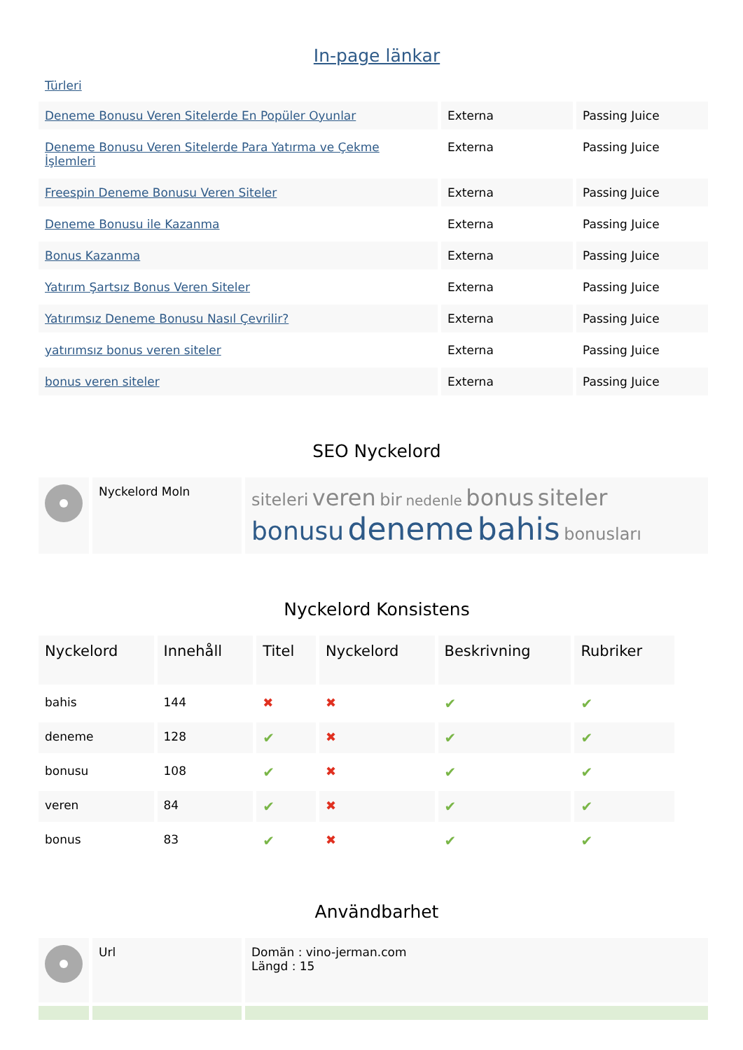In-page länkar
Türleri
| Deneme Bonusu Veren Sitelerde En Popüler Oyunlar | Externa | Passing Juice |
| Deneme Bonusu Veren Sitelerde Para Yatırma ve Çekme İşlemleri | Externa | Passing Juice |
| Freespin Deneme Bonusu Veren Siteler | Externa | Passing Juice |
| Deneme Bonusu ile Kazanma | Externa | Passing Juice |
| Bonus Kazanma | Externa | Passing Juice |
| Yatırım Şartsız Bonus Veren Siteler | Externa | Passing Juice |
| Yatırımsız Deneme Bonusu Nasıl Çevrilir? | Externa | Passing Juice |
| yatırımsız bonus veren siteler | Externa | Passing Juice |
| bonus veren siteler | Externa | Passing Juice |
SEO Nyckelord
| | Nyckelord Moln | siteleri veren bir nedenle bonus siteler bonusu deneme bahis bonusları |
Nyckelord Konsistens
| Nyckelord | Innehåll | Titel | Nyckelord | Beskrivning | Rubriker |
| --- | --- | --- | --- | --- | --- |
| bahis | 144 | ✖ | ✖ | ✔ | ✔ |
| deneme | 128 | ✔ | ✖ | ✔ | ✔ |
| bonusu | 108 | ✔ | ✖ | ✔ | ✔ |
| veren | 84 | ✔ | ✖ | ✔ | ✔ |
| bonus | 83 | ✔ | ✖ | ✔ | ✔ |
Användbarhet
| | Url | Domän : vino-jerman.com Längd : 15 |